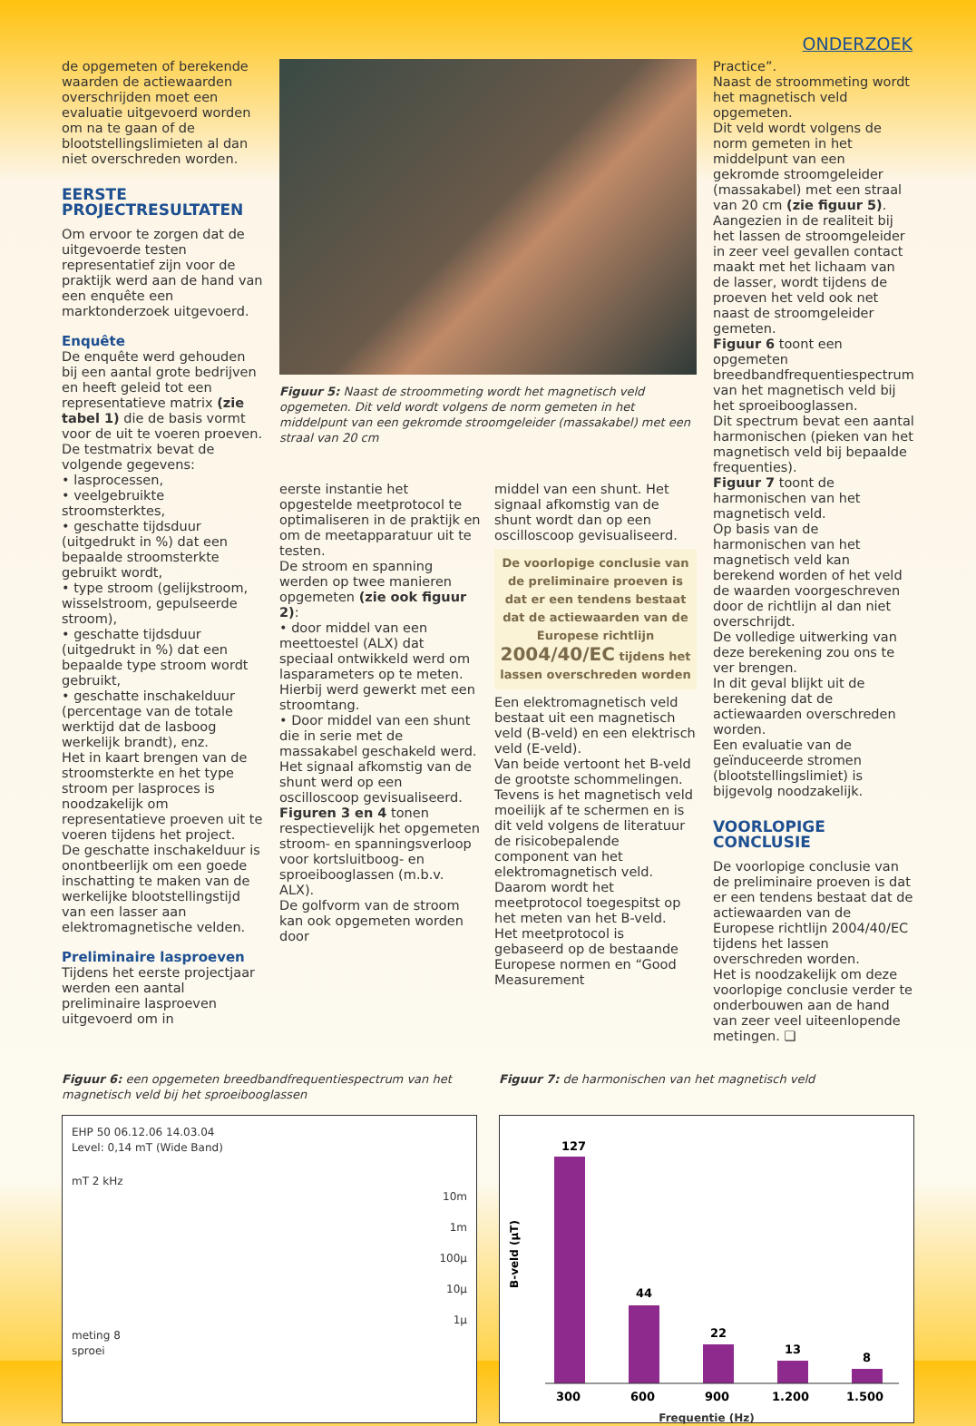ONDERZOEK
de opgemeten of berekende waarden de actiewaarden overschrijden moet een evaluatie uitgevoerd worden om na te gaan of de blootstellingslimieten al dan niet overschreden worden.
EERSTE PROJECTRESULTATEN
Om ervoor te zorgen dat de uitgevoerde testen representatief zijn voor de praktijk werd aan de hand van een enquête een marktonderzoek uitgevoerd.
Enquête
De enquête werd gehouden bij een aantal grote bedrijven en heeft geleid tot een representatieve matrix (zie tabel 1) die de basis vormt voor de uit te voeren proeven. De testmatrix bevat de volgende gegevens:
• lasprocessen,
• veelgebruikte stroomsterktes,
• geschatte tijdsduur (uitgedrukt in %) dat een bepaalde stroomsterkte gebruikt wordt,
• type stroom (gelijkstroom, wisselstroom, gepulseerde stroom),
• geschatte tijdsduur (uitgedrukt in %) dat een bepaalde type stroom wordt gebruikt,
• geschatte inschakelduur (percentage van de totale werktijd dat de lasboog werkelijk brandt), enz.
Het in kaart brengen van de stroomsterkte en het type stroom per lasproces is noodzakelijk om representatieve proeven uit te voeren tijdens het project.
De geschatte inschakelduur is onontbeerlijk om een goede inschatting te maken van de werkelijke blootstellingstijd van een lasser aan elektromagnetische velden.
Preliminaire lasproeven
Tijdens het eerste projectjaar werden een aantal preliminaire lasproeven uitgevoerd om in
Figuur 5: Naast de stroommeting wordt het magnetisch veld opgemeten. Dit veld wordt volgens de norm gemeten in het middelpunt van een gekromde stroomgeleider (massakabel) met een straal van 20 cm
eerste instantie het opgestelde meetprotocol te optimaliseren in de praktijk en om de meetapparatuur uit te testen.
De stroom en spanning werden op twee manieren opgemeten (zie ook figuur 2):
• door middel van een meettoestel (ALX) dat speciaal ontwikkeld werd om lasparameters op te meten.
Hierbij werd gewerkt met een stroomtang.
• Door middel van een shunt die in serie met de massakabel geschakeld werd. Het signaal afkomstig van de shunt werd op een oscilloscoop gevisualiseerd.
Figuren 3 en 4 tonen respectievelijk het opgemeten stroom- en spanningsverloop voor kortsluitboog- en sproeibooglassen (m.b.v. ALX).
De golfvorm van de stroom kan ook opgemeten worden door
middel van een shunt. Het signaal afkomstig van de shunt wordt dan op een oscilloscoop gevisualiseerd.
De voorlopige conclusie van de preliminaire proeven is dat er een tendens bestaat dat de actiewaarden van de Europese richtlijn 2004/40/EC tijdens het lassen overschreden worden
Een elektromagnetisch veld bestaat uit een magnetisch veld (B-veld) en een elektrisch veld (E-veld).
Van beide vertoont het B-veld de grootste schommelingen.
Tevens is het magnetisch veld moeilijk af te schermen en is dit veld volgens de literatuur de risicobepalende component van het elektromagnetisch veld.
Daarom wordt het meetprotocol toegespitst op het meten van het B-veld.
Het meetprotocol is gebaseerd op de bestaande Europese normen en “Good Measurement
Practice”.
Naast de stroommeting wordt het magnetisch veld opgemeten.
Dit veld wordt volgens de norm gemeten in het middelpunt van een gekromde stroomgeleider (massakabel) met een straal van 20 cm (zie figuur 5).
Aangezien in de realiteit bij het lassen de stroomgeleider in zeer veel gevallen contact maakt met het lichaam van de lasser, wordt tijdens de proeven het veld ook net naast de stroomgeleider gemeten.
Figuur 6 toont een opgemeten breedbandfrequentiespectrum van het magnetisch veld bij het sproeibooglassen.
Dit spectrum bevat een aantal harmonischen (pieken van het magnetisch veld bij bepaalde frequenties).
Figuur 7 toont de harmonischen van het magnetisch veld.
Op basis van de harmonischen van het magnetisch veld kan berekend worden of het veld de waarden voorgeschreven door de richtlijn al dan niet overschrijdt.
De volledige uitwerking van deze berekening zou ons te ver brengen.
In dit geval blijkt uit de berekening dat de actiewaarden overschreden worden.
Een evaluatie van de geïnduceerde stromen (blootstellingslimiet) is bijgevolg noodzakelijk.
VOORLOPIGE CONCLUSIE
De voorlopige conclusie van de preliminaire proeven is dat er een tendens bestaat dat de actiewaarden van de Europese richtlijn 2004/40/EC tijdens het lassen overschreden worden.
Het is noodzakelijk om deze voorlopige conclusie verder te onderbouwen aan de hand van zeer veel uiteenlopende metingen. ❑
Figuur 6: een opgemeten breedbandfrequentiespectrum van het magnetisch veld bij het sproeibooglassen
EHP 50 06.12.06 14.03.04
Level: 0,14 mT (Wide Band)
mT 2 kHz
10m
1m
100µ
10µ
1µ
meting 8
sproei
Figuur 7: de harmonischen van het magnetisch veld
B-veld (µT)
127
44
22
13
8
300
600
900
1.200
1.500
Frequentie (Hz)